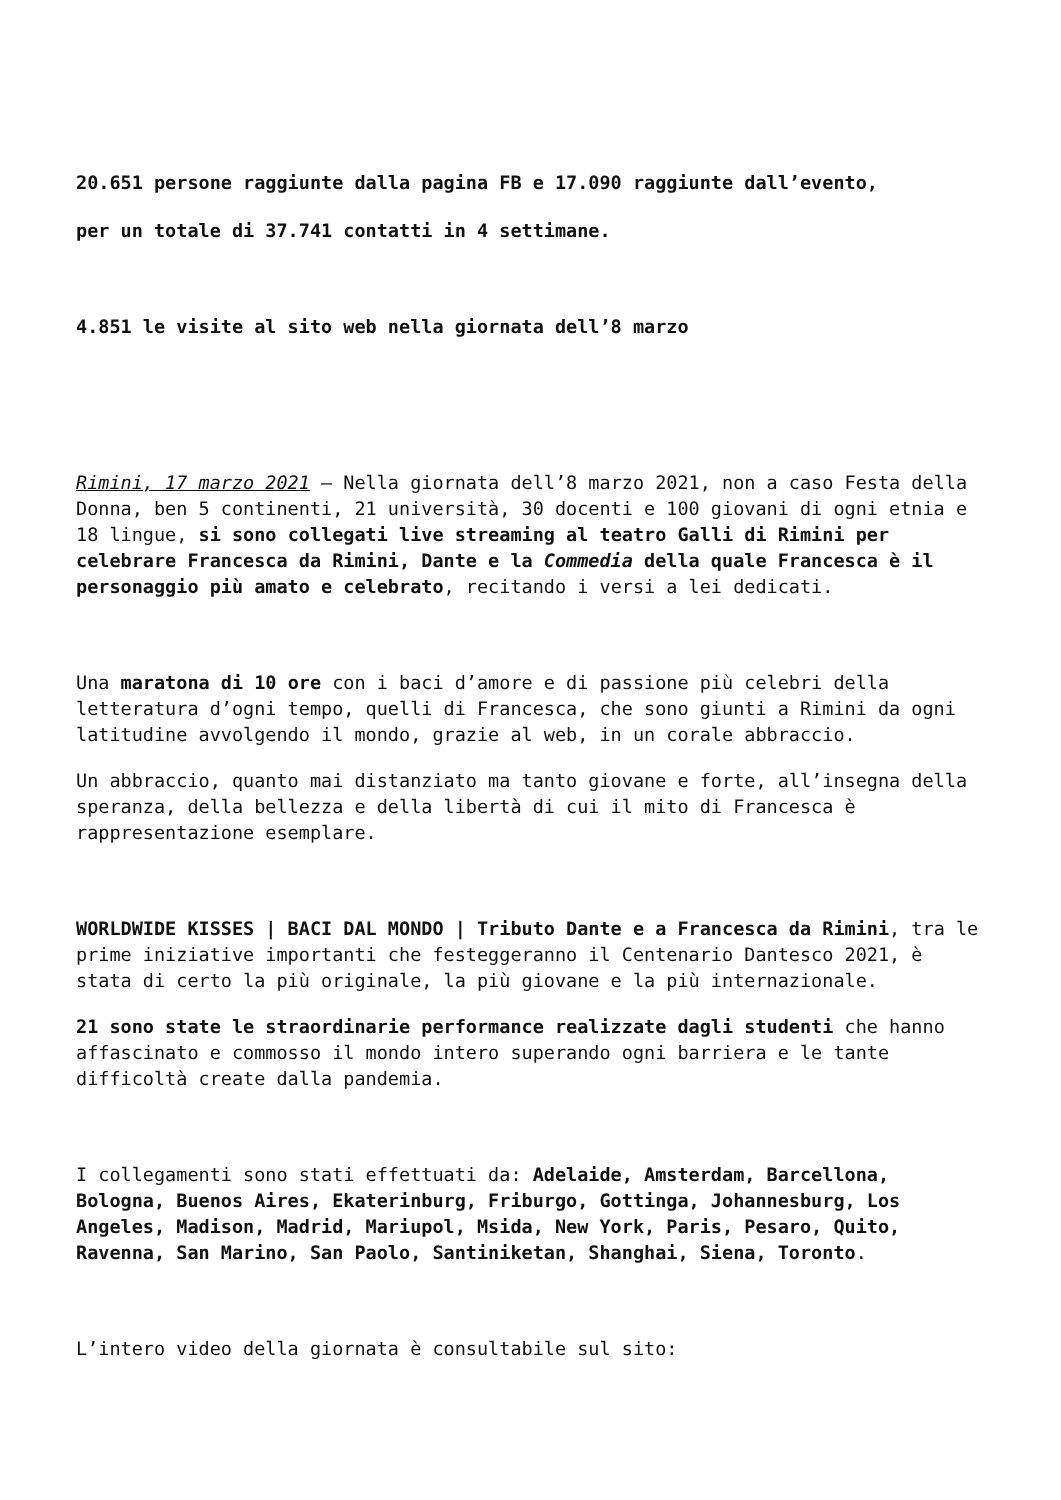20.651 persone raggiunte dalla pagina FB e 17.090 raggiunte dall’evento,
per un totale di 37.741 contatti in 4 settimane.
4.851 le visite al sito web nella giornata dell’8 marzo
Rimini, 17 marzo 2021 – Nella giornata dell’8 marzo 2021, non a caso Festa della Donna, ben 5 continenti, 21 università, 30 docenti e 100 giovani di ogni etnia e 18 lingue, si sono collegati live streaming al teatro Galli di Rimini per celebrare Francesca da Rimini, Dante e la Commedia della quale Francesca è il personaggio più amato e celebrato, recitando i versi a lei dedicati.
Una maratona di 10 ore con i baci d’amore e di passione più celebri della letteratura d’ogni tempo, quelli di Francesca, che sono giunti a Rimini da ogni latitudine avvolgendo il mondo, grazie al web, in un corale abbraccio.
Un abbraccio, quanto mai distanziato ma tanto giovane e forte, all’insegna della speranza, della bellezza e della libertà di cui il mito di Francesca è rappresentazione esemplare.
WORLDWIDE KISSES | BACI DAL MONDO | Tributo Dante e a Francesca da Rimini, tra le prime iniziative importanti che festeggeranno il Centenario Dantesco 2021, è stata di certo la più originale, la più giovane e la più internazionale.
21 sono state le straordinarie performance realizzate dagli studenti che hanno affascinato e commosso il mondo intero superando ogni barriera e le tante difficoltà create dalla pandemia.
I collegamenti sono stati effettuati da: Adelaide, Amsterdam, Barcellona, Bologna, Buenos Aires, Ekaterinburg, Friburgo, Gottinga, Johannesburg, Los Angeles, Madison, Madrid, Mariupol, Msida, New York, Paris, Pesaro, Quito, Ravenna, San Marino, San Paolo, Santiniketan, Shanghai, Siena, Toronto.
L’intero video della giornata è consultabile sul sito: